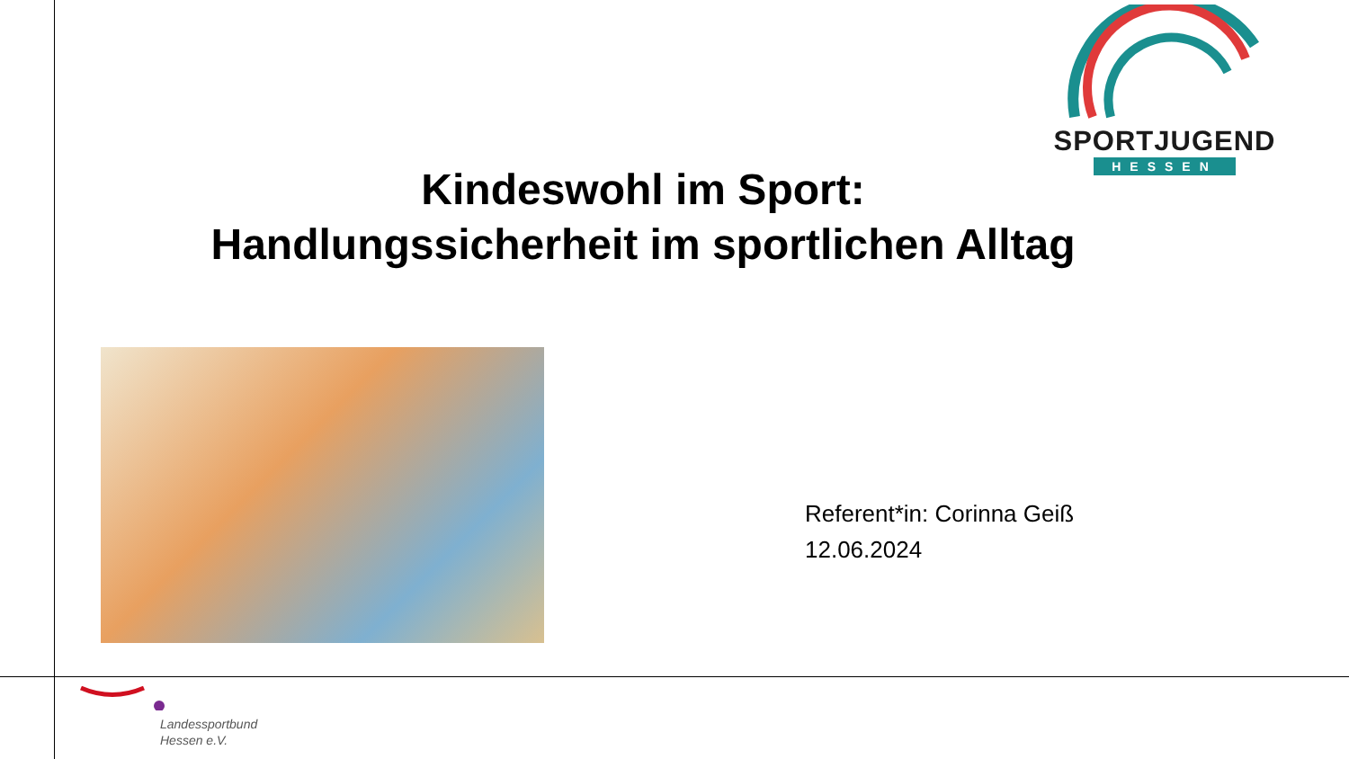SPORTJUGEND
HESSEN
Kindeswohl im Sport:
Handlungssicherheit im sportlichen Alltag
Referent*in: Corinna Geiß
12.06.2024
Landessportbund
Hessen e.V.